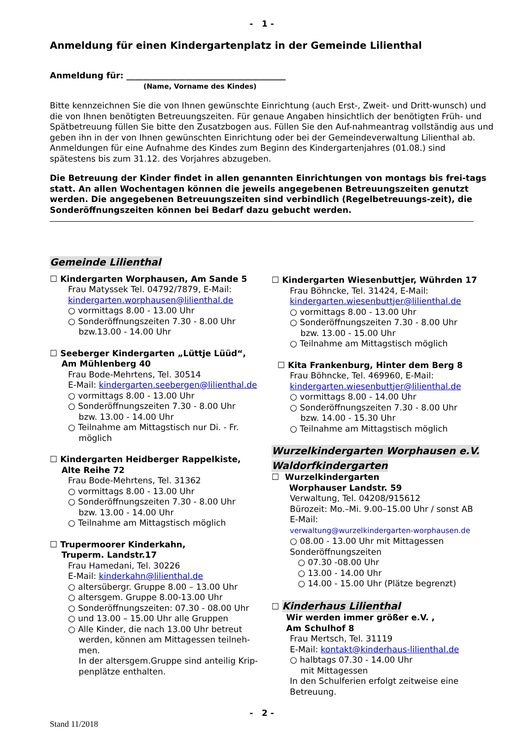- 1 -
Anmeldung für einen Kindergartenplatz in der Gemeinde Lilienthal
Anmeldung für: ______________________________________
(Name, Vorname des Kindes)
Bitte kennzeichnen Sie die von Ihnen gewünschte Einrichtung (auch Erst-, Zweit- und Dritt-wunsch) und die von Ihnen benötigten Betreuungszeiten. Für genaue Angaben hinsichtlich der benötigten Früh- und Spätbetreuung füllen Sie bitte den Zusatzbogen aus. Füllen Sie den Auf-nahmeantrag vollständig aus und geben ihn in der von Ihnen gewünschten Einrichtung oder bei der Gemeindeverwaltung Lilienthal ab. Anmeldungen für eine Aufnahme des Kindes zum Beginn des Kindergartenjahres (01.08.) sind spätestens bis zum 31.12. des Vorjahres abzugeben.
Die Betreuung der Kinder findet in allen genannten Einrichtungen von montags bis frei-tags statt. An allen Wochentagen können die jeweils angegebenen Betreuungszeiten genutzt werden. Die angegebenen Betreuungszeiten sind verbindlich (Regelbetreuungs-zeit), die Sonderöffnungszeiten können bei Bedarf dazu gebucht werden.
Gemeinde Lilienthal
☐ Kindergarten Worphausen, Am Sande 5
Frau Matyssek Tel. 04792/7879, E-Mail:
kindergarten.worphausen@lilienthal.de
○ vormittags 8.00 - 13.00 Uhr
○ Sonderöffnungszeiten 7.30 - 8.00 Uhr
bzw.13.00 - 14.00 Uhr
☐ Seeberger Kindergarten „Lüttje Lüüd“,
Am Mühlenberg 40
Frau Bode-Mehrtens, Tel. 30514
E-Mail: kindergarten.seebergen@lilienthal.de
○ vormittags 8.00 - 13.00 Uhr
○ Sonderöffnungszeiten 7.30 - 8.00 Uhr
bzw. 13.00 - 14.00 Uhr
○ Teilnahme am Mittagstisch nur Di. - Fr.
möglich
☐ Kindergarten Heidberger Rappelkiste,
Alte Reihe 72
Frau Bode-Mehrtens, Tel. 31362
○ vormittags 8.00 - 13.00 Uhr
○ Sonderöffnungszeiten 7.30 - 8.00 Uhr
bzw. 13.00 - 14.00 Uhr
○ Teilnahme am Mittagstisch möglich
☐ Trupermoorer Kinderkahn,
Truperm. Landstr.17
Frau Hamedani, Tel. 30226
E-Mail: kinderkahn@lilienthal.de
○ altersübergr. Gruppe 8.00 – 13.00 Uhr
○ altersgem. Gruppe 8.00-13.00 Uhr
○ Sonderöffnungszeiten: 07.30 - 08.00 Uhr
○ und 13.00 – 15.00 Uhr alle Gruppen
○ Alle Kinder, die nach 13.00 Uhr betreut
werden, können am Mittagessen teilneh-
men.
In der altersgem.Gruppe sind anteilig Krip-
penplätze enthalten.
☐ Kindergarten Wiesenbuttjer, Wührden 17
Frau Böhncke, Tel. 31424, E-Mail:
kindergarten.wiesenbuttjer@lilienthal.de
○ vormittags 8.00 - 13.00 Uhr
○ Sonderöffnungszeiten 7.30 - 8.00 Uhr
bzw. 13.00 - 15.00 Uhr
○ Teilnahme am Mittagstisch möglich
☐ Kita Frankenburg, Hinter dem Berg 8
Frau Böhncke, Tel. 469960, E-Mail:
kindergarten.wiesenbuttjer@lilienthal.de
○ vormittags 8.00 - 14.00 Uhr
○ Sonderöffnungszeiten 7.30 - 8.00 Uhr
bzw. 14.00 - 15.30 Uhr
○ Teilnahme am Mittagstisch möglich
Wurzelkindergarten Worphausen e.V.
Waldorfkindergarten
☐ Wurzelkindergarten
Worphauser Landstr. 59
Verwaltung, Tel. 04208/915612
Bürozeit: Mo.–Mi. 9.00–15.00 Uhr / sonst AB
E-Mail:
verwaltung@wurzelkindergarten-worphausen.de
○ 08.00 - 13.00 Uhr mit Mittagessen
Sonderöffnungszeiten
○ 07.30 -08.00 Uhr
○ 13.00 - 14.00 Uhr
○ 14.00 - 15.00 Uhr (Plätze begrenzt)
☐ Kinderhaus Lilienthal
Wir werden immer größer e.V. ,
Am Schulhof 8
Frau Mertsch, Tel. 31119
E-Mail: kontakt@kinderhaus-lilienthal.de
○ halbtags 07.30 - 14.00 Uhr
mit Mittagessen
In den Schulferien erfolgt zeitweise eine Betreuung.
- 2 -
Stand 11/2018